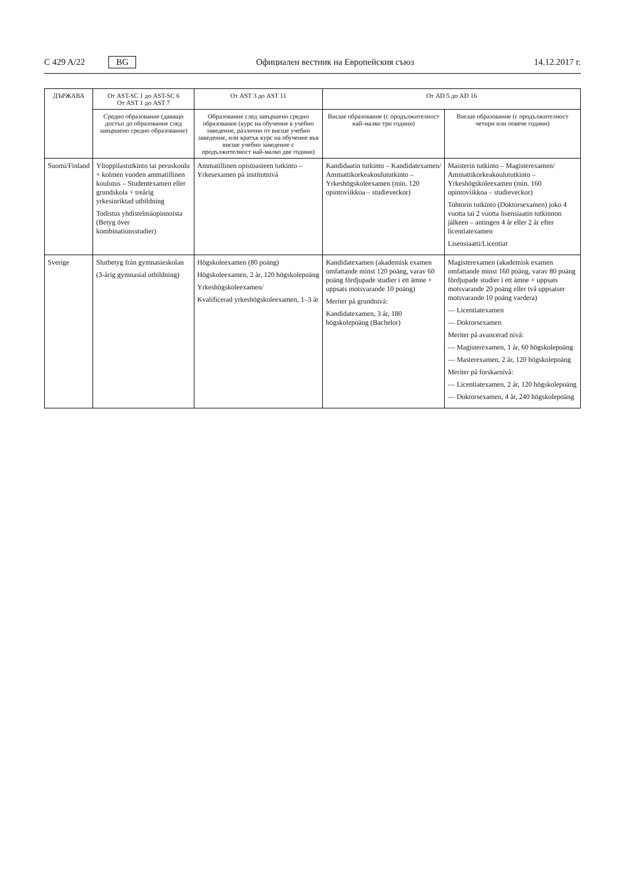C 429 A/22 BG
Официален вестник на Европейския съюз 14.12.2017 г.
| ДЪРЖАВА | От AST-SC 1 до AST-SC 6 От AST 1 до AST 7 | От AST 3 до AST 11 | От AD 5 до AD 16 | |
| --- | --- | --- | --- | --- |
| | Средно образование (даващо достъп до образование след завършено средно образование) | Образование след завършено средно образование (курс на обучение в учебно заведение, различно от висше учебно заведение, или кратък курс на обучение във висше учебно заведение с продължителност най-малко две години) | Висше образование (с продължителност най-малко три години) | Висше образование (с продължителност четири или повече години) |
| Suomi/Finland | Ylioppilastutkinto tai peruskoulu + kolmen vuoden ammatillinen koulutus – Studentexamen eller grundskola + treårig yrkesinriktad utbildning Todistus yhdistelmäopinnoista (Betyg över kombinationsstudier) | Ammatillinen opistoasteen tutkinto – Yrkesexamen på institutnivå | Kandidaatin tutkinto – Kandidatexamen/ Ammattikorkeakoulututkinto – Yrkeshögskoleexamen (min. 120 opintoviikkoa – studieveckor) | Maisterin tutkinto – Magisterexamen/ Ammattikorkeakoulututkinto – Yrkeshögskoleexamen (min. 160 opintoviikkoa – studieveckor) Tohtorin tutkinto (Doktorsexamen) joko 4 vuotta tai 2 vuotta lisensiaatin tutkinnon jälkeen – antingen 4 år eller 2 år efter licentiatexamen Lisensiaatti/Licentiat |
| Sverige | Slutbetyg från gymnasieskolan (3-årig gymnasial utbildning) | Högskoleexamen (80 poäng) Högskoleexamen, 2 år, 120 högskolepoäng Yrkeshögskoleexamen/ Kvalificerad yrkeshögskoleexamen, 1–3 år | Kandidatexamen (akademisk examen omfattande minst 120 poäng, varav 60 poäng fördjupade studier i ett ämne + uppsats motsvarande 10 poäng) Meriter på grundnivå: Kandidatexamen, 3 år, 180 högskolepoäng (Bachelor) | Magisterexamen (akademisk examen omfattande minst 160 poäng, varav 80 poäng fördjupade studier i ett ämne + uppsats motsvarande 20 poäng eller två uppsatser motsvarande 10 poäng vardera) — Licentiatexamen — Doktorsexamen Meriter på avancerad nivå: — Magisterexamen, 1 år, 60 högskolepoäng — Masterexamen, 2 år, 120 högskolepoäng Meriter på forskarnivå: — Licentiatexamen, 2 år, 120 högskolepoäng — Doktorsexamen, 4 år, 240 högskolepoäng |